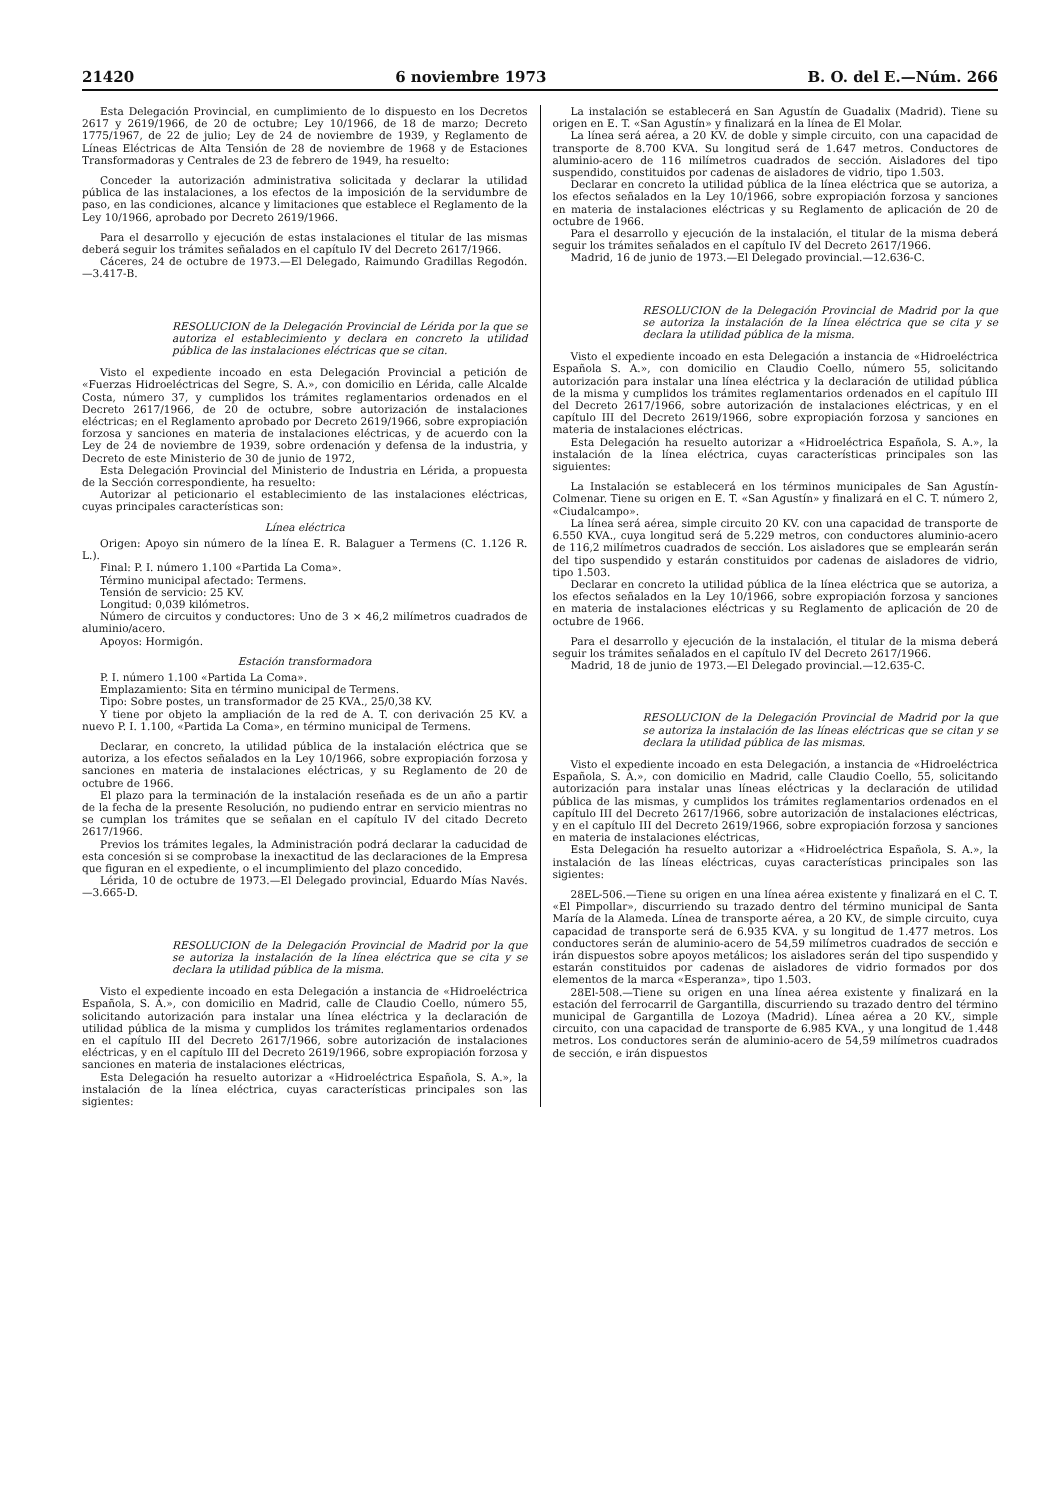21420 6 noviembre 1973 B. O. del E.—Núm. 266
Esta Delegación Provincial, en cumplimiento de lo dispuesto en los Decretos 2617 y 2619/1966, de 20 de octubre; Ley 10/1966, de 18 de marzo; Decreto 1775/1967, de 22 de julio; Ley de 24 de noviembre de 1939, y Reglamento de Líneas Eléctricas de Alta Tensión de 28 de noviembre de 1968 y de Estaciones Transformadoras y Centrales de 23 de febrero de 1949, ha resuelto:
Conceder la autorización administrativa solicitada y declarar la utilidad pública de las instalaciones, a los efectos de la imposición de la servidumbre de paso, en las condiciones, alcance y limitaciones que establece el Reglamento de la Ley 10/1966, aprobado por Decreto 2619/1966.
Para el desarrollo y ejecución de estas instalaciones el titular de las mismas deberá seguir los trámites señalados en el capítulo IV del Decreto 2617/1966.
Cáceres, 24 de octubre de 1973.—El Delegado, Raimundo Gradillas Regodón.—3.417-B.
RESOLUCION de la Delegación Provincial de Lérida por la que se autoriza el establecimiento y declara en concreto la utilidad pública de las instalaciones eléctricas que se citan.
Visto el expediente incoado en esta Delegación Provincial a petición de «Fuerzas Hidroeléctricas del Segre, S. A.», con domicilio en Lérida, calle Alcalde Costa, número 37, y cumplidos los trámites reglamentarios ordenados en el Decreto 2617/1966, de 20 de octubre, sobre autorización de instalaciones eléctricas; en el Reglamento aprobado por Decreto 2619/1966, sobre expropiación forzosa y sanciones en materia de instalaciones eléctricas, y de acuerdo con la Ley de 24 de noviembre de 1939, sobre ordenación y defensa de la industria, y Decreto de este Ministerio de 30 de junio de 1972,
Esta Delegación Provincial del Ministerio de Industria en Lérida, a propuesta de la Sección correspondiente, ha resuelto:
Autorizar al peticionario el establecimiento de las instalaciones eléctricas, cuyas principales características son:
Línea eléctrica
Origen: Apoyo sin número de la línea E. R. Balaguer a Termens (C. 1.126 R. L.).
Final: P. I. número 1.100 «Partida La Coma».
Término municipal afectado: Termens.
Tensión de servicio: 25 KV.
Longitud: 0,039 kilómetros.
Número de circuitos y conductores: Uno de 3 × 46,2 milímetros cuadrados de aluminio/acero.
Apoyos: Hormigón.
Estación transformadora
P. I. número 1.100 «Partida La Coma».
Emplazamiento: Sita en término municipal de Termens.
Tipo: Sobre postes, un transformador de 25 KVA., 25/0,38 KV.
Y tiene por objeto la ampliación de la red de A. T. con derivación 25 KV. a nuevo P. I. 1.100, «Partida La Coma», en término municipal de Termens.
Declarar, en concreto, la utilidad pública de la instalación eléctrica que se autoriza, a los efectos señalados en la Ley 10/1966, sobre expropiación forzosa y sanciones en materia de instalaciones eléctricas, y su Reglamento de 20 de octubre de 1966.
El plazo para la terminación de la instalación reseñada es de un año a partir de la fecha de la presente Resolución, no pudiendo entrar en servicio mientras no se cumplan los trámites que se señalan en el capítulo IV del citado Decreto 2617/1966.
Previos los trámites legales, la Administración podrá declarar la caducidad de esta concesión si se comprobase la inexactitud de las declaraciones de la Empresa que figuran en el expediente, o el incumplimiento del plazo concedido.
Lérida, 10 de octubre de 1973.—El Delegado provincial, Eduardo Mías Navés.—3.665-D.
RESOLUCION de la Delegación Provincial de Madrid por la que se autoriza la instalación de la línea eléctrica que se cita y se declara la utilidad pública de la misma.
Visto el expediente incoado en esta Delegación a instancia de «Hidroeléctrica Española, S. A.», con domicilio en Madrid, calle de Claudio Coello, número 55, solicitando autorización para instalar una línea eléctrica y la declaración de utilidad pública de la misma y cumplidos los trámites reglamentarios ordenados en el capítulo III del Decreto 2617/1966, sobre autorización de instalaciones eléctricas, y en el capítulo III del Decreto 2619/1966, sobre expropiación forzosa y sanciones en materia de instalaciones eléctricas,
Esta Delegación ha resuelto autorizar a «Hidroeléctrica Española, S. A.», la instalación de la línea eléctrica, cuyas características principales son las sigientes:
La instalación se establecerá en San Agustín de Guadalix (Madrid). Tiene su origen en E. T. «San Agustín» y finalizará en la línea de El Molar.
La línea será aérea, a 20 KV. de doble y simple circuito, con una capacidad de transporte de 8.700 KVA. Su longitud será de 1.647 metros. Conductores de aluminio-acero de 116 milímetros cuadrados de sección. Aisladores del tipo suspendido, constituidos por cadenas de aisladores de vidrio, tipo 1.503.
Declarar en concreto la utilidad pública de la línea eléctrica que se autoriza, a los efectos señalados en la Ley 10/1966, sobre expropiación forzosa y sanciones en materia de instalaciones eléctricas y su Reglamento de aplicación de 20 de octubre de 1966.
Para el desarrollo y ejecución de la instalación, el titular de la misma deberá seguir los trámites señalados en el capítulo IV del Decreto 2617/1966.
Madrid, 16 de junio de 1973.—El Delegado provincial.—12.636-C.
RESOLUCION de la Delegación Provincial de Madrid por la que se autoriza la instalación de la línea eléctrica que se cita y se declara la utilidad pública de la misma.
Visto el expediente incoado en esta Delegación a instancia de «Hidroeléctrica Española S. A.», con domicilio en Claudio Coello, número 55, solicitando autorización para instalar una línea eléctrica y la declaración de utilidad pública de la misma y cumplidos los trámites reglamentarios ordenados en el capítulo III del Decreto 2617/1966, sobre autorización de instalaciones eléctricas, y en el capítulo III del Decreto 2619/1966, sobre expropiación forzosa y sanciones en materia de instalaciones eléctricas.
Esta Delegación ha resuelto autorizar a «Hidroeléctrica Española, S. A.», la instalación de la línea eléctrica, cuyas características principales son las siguientes:
La Instalación se establecerá en los términos municipales de San Agustín-Colmenar. Tiene su origen en E. T. «San Agustín» y finalizará en el C. T. número 2, «Ciudalcampo».
La línea será aérea, simple circuito 20 KV. con una capacidad de transporte de 6.550 KVA., cuya longitud será de 5.229 metros, con conductores aluminio-acero de 116,2 milímetros cuadrados de sección. Los aisladores que se emplearán serán del tipo suspendido y estarán constituidos por cadenas de aisladores de vidrio, tipo 1.503.
Declarar en concreto la utilidad pública de la línea eléctrica que se autoriza, a los efectos señalados en la Ley 10/1966, sobre expropiación forzosa y sanciones en materia de instalaciones eléctricas y su Reglamento de aplicación de 20 de octubre de 1966.
Para el desarrollo y ejecución de la instalación, el titular de la misma deberá seguir los trámites señalados en el capítulo IV del Decreto 2617/1966.
Madrid, 18 de junio de 1973.—El Delegado provincial.—12.635-C.
RESOLUCION de la Delegación Provincial de Madrid por la que se autoriza la instalación de las líneas eléctricas que se citan y se declara la utilidad pública de las mismas.
Visto el expediente incoado en esta Delegación, a instancia de «Hidroeléctrica Española, S. A.», con domicilio en Madrid, calle Claudio Coello, 55, solicitando autorización para instalar unas líneas eléctricas y la declaración de utilidad pública de las mismas, y cumplidos los trámites reglamentarios ordenados en el capítulo III del Decreto 2617/1966, sobre autorización de instalaciones eléctricas, y en el capítulo III del Decreto 2619/1966, sobre expropiación forzosa y sanciones en materia de instalaciones eléctricas,
Esta Delegación ha resuelto autorizar a «Hidroeléctrica Española, S. A.», la instalación de las líneas eléctricas, cuyas características principales son las sigientes:
28EL-506.—Tiene su origen en una línea aérea existente y finalizará en el C. T. «El Pimpollar», discurriendo su trazado dentro del término municipal de Santa María de la Alameda. Línea de transporte aérea, a 20 KV., de simple circuito, cuya capacidad de transporte será de 6.935 KVA. y su longitud de 1.477 metros. Los conductores serán de aluminio-acero de 54,59 milímetros cuadrados de sección e irán dispuestos sobre apoyos metálicos; los aisladores serán del tipo suspendido y estarán constituidos por cadenas de aisladores de vidrio formados por dos elementos de la marca «Esperanza», tipo 1.503.
28El-508.—Tiene su origen en una línea aérea existente y finalizará en la estación del ferrocarril de Gargantilla, discurriendo su trazado dentro del término municipal de Gargantilla de Lozoya (Madrid). Línea aérea a 20 KV., simple circuito, con una capacidad de transporte de 6.985 KVA., y una longitud de 1.448 metros. Los conductores serán de aluminio-acero de 54,59 milímetros cuadrados de sección, e irán dispuestos